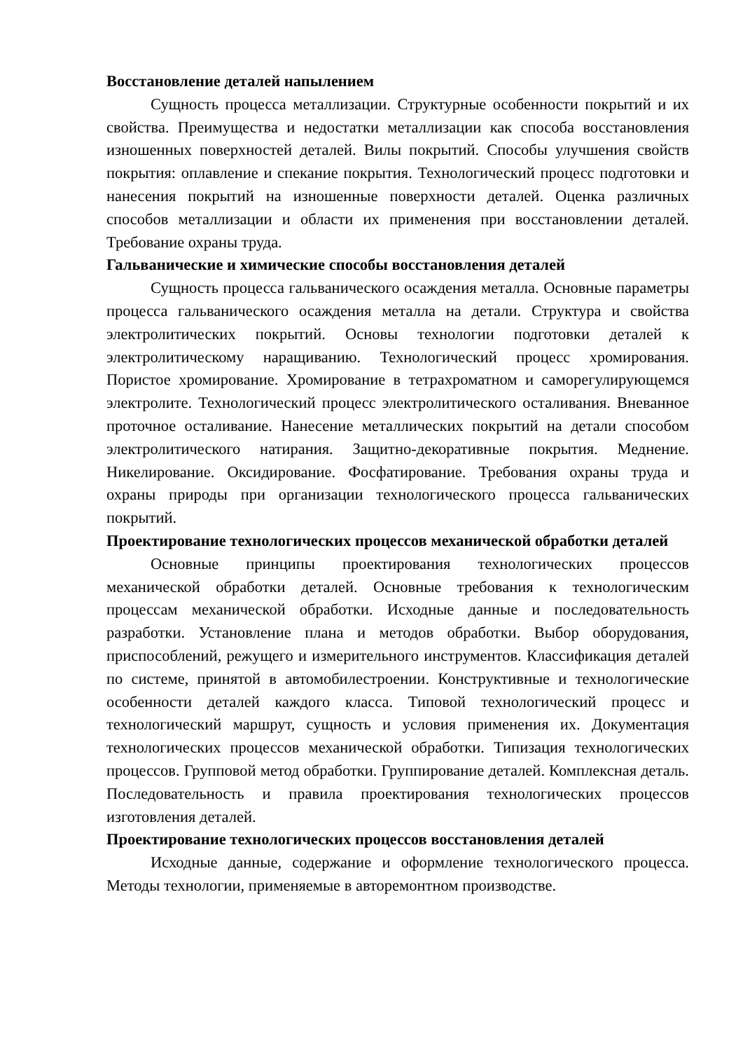Восстановление деталей напылением
Сущность процесса металлизации. Структурные особенности покрытий и их свойства. Преимущества и недостатки металлизации как способа восстановления изношенных поверхностей деталей. Вилы покрытий. Способы улучшения свойств покрытия: оплавление и спекание покрытия. Технологический процесс подготовки и нанесения покрытий на изношенные поверхности деталей. Оценка различных способов металлизации и области их применения при восстановлении деталей. Требование охраны труда.
Гальванические и химические способы восстановления деталей
Сущность процесса гальванического осаждения металла. Основные параметры процесса гальванического осаждения металла на детали. Структура и свойства электролитических покрытий. Основы технологии подготовки деталей к электролитическому наращиванию. Технологический процесс хромирования. Пористое хромирование. Хромирование в тетрахроматном и саморегулирующемся электролите. Технологический процесс электролитического осталивания. Вневанное проточное осталивание. Нанесение металлических покрытий на детали способом электролитического натирания. Защитно-декоративные покрытия. Меднение. Никелирование. Оксидирование. Фосфатирование. Требования охраны труда и охраны природы при организации технологического процесса гальванических покрытий.
Проектирование технологических процессов механической обработки деталей
Основные принципы проектирования технологических процессов механической обработки деталей. Основные требования к технологическим процессам механической обработки. Исходные данные и последовательность разработки. Установление плана и методов обработки. Выбор оборудования, приспособлений, режущего и измерительного инструментов. Классификация деталей по системе, принятой в автомобилестроении. Конструктивные и технологические особенности деталей каждого класса. Типовой технологический процесс и технологический маршрут, сущность и условия применения их. Документация технологических процессов механической обработки. Типизация технологических процессов. Групповой метод обработки. Группирование деталей. Комплексная деталь. Последовательность и правила проектирования технологических процессов изготовления деталей.
Проектирование технологических процессов восстановления деталей
Исходные данные, содержание и оформление технологического процесса. Методы технологии, применяемые в авторемонтном производстве.